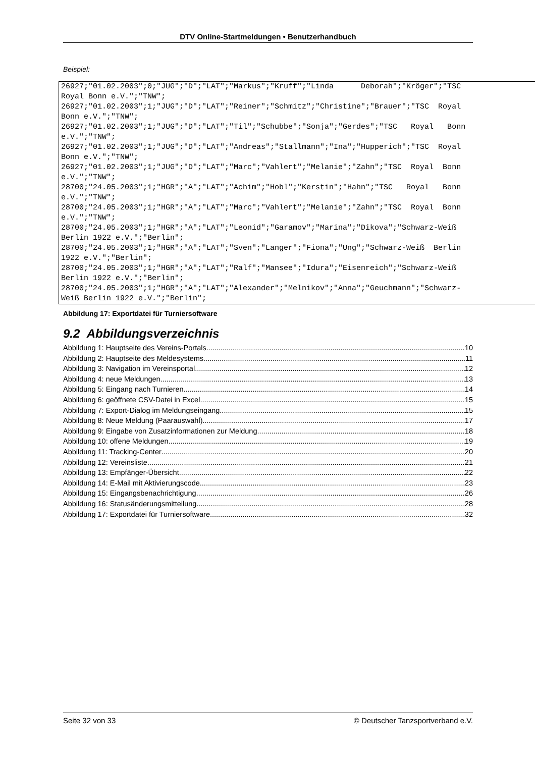DTV Online-Startmeldungen • Benutzerhandbuch
Beispiel:
26927;"01.02.2003";0;"JUG";"D";"LAT";"Markus";"Kruff";"Linda Deborah";"Kröger";"TSC Royal Bonn e.V.";"TNW"; 26927;"01.02.2003";1;"JUG";"D";"LAT";"Reiner";"Schmitz";"Christine";"Brauer";"TSC Royal Bonn e.V.";"TNW"; 26927;"01.02.2003";1;"JUG";"D";"LAT";"Til";"Schubbe";"Sonja";"Gerdes";"TSC Royal Bonn e.V.";"TNW"; 26927;"01.02.2003";1;"JUG";"D";"LAT";"Andreas";"Stallmann";"Ina";"Hupperich";"TSC Royal Bonn e.V.";"TNW"; 26927;"01.02.2003";1;"JUG";"D";"LAT";"Marc";"Vahlert";"Melanie";"Zahn";"TSC Royal Bonn e.V.";"TNW"; 28700;"24.05.2003";1;"HGR";"A";"LAT";"Achim";"Hobl";"Kerstin";"Hahn";"TSC Royal Bonn e.V.";"TNW"; 28700;"24.05.2003";1;"HGR";"A";"LAT";"Marc";"Vahlert";"Melanie";"Zahn";"TSC Royal Bonn e.V.";"TNW"; 28700;"24.05.2003";1;"HGR";"A";"LAT";"Leonid";"Garamov";"Marina";"Dikova";"Schwarz-Weiß Berlin 1922 e.V.";"Berlin"; 28700;"24.05.2003";1;"HGR";"A";"LAT";"Sven";"Langer";"Fiona";"Ung";"Schwarz-Weiß Berlin 1922 e.V.";"Berlin"; 28700;"24.05.2003";1;"HGR";"A";"LAT";"Ralf";"Mansee";"Idura";"Eisenreich";"Schwarz-Weiß Berlin 1922 e.V.";"Berlin"; 28700;"24.05.2003";1;"HGR";"A";"LAT";"Alexander";"Melnikov";"Anna";"Geuchmann";"Schwarz- Weiß Berlin 1922 e.V.";"Berlin";
Abbildung 17: Exportdatei für Turniersoftware
9.2 Abbildungsverzeichnis
Abbildung 1: Hauptseite des Vereins-Portals 10
Abbildung 2: Hauptseite des Meldesystems 11
Abbildung 3: Navigation im Vereinsportal 12
Abbildung 4: neue Meldungen 13
Abbildung 5: Eingang nach Turnieren 14
Abbildung 6: geöffnete CSV-Datei in Excel 15
Abbildung 7: Export-Dialog im Meldungseingang 15
Abbildung 8: Neue Meldung (Paarauswahl) 17
Abbildung 9: Eingabe von Zusatzinformationen zur Meldung 18
Abbildung 10: offene Meldungen 19
Abbildung 11: Tracking-Center 20
Abbildung 12: Vereinsliste 21
Abbildung 13: Empfänger-Übersicht 22
Abbildung 14: E-Mail mit Aktivierungscode 23
Abbildung 15: Eingangsbenachrichtigung 26
Abbildung 16: Statusänderungsmitteilung 28
Abbildung 17: Exportdatei für Turniersoftware 32
Seite 32 von 33 © Deutscher Tanzsportverband e.V.